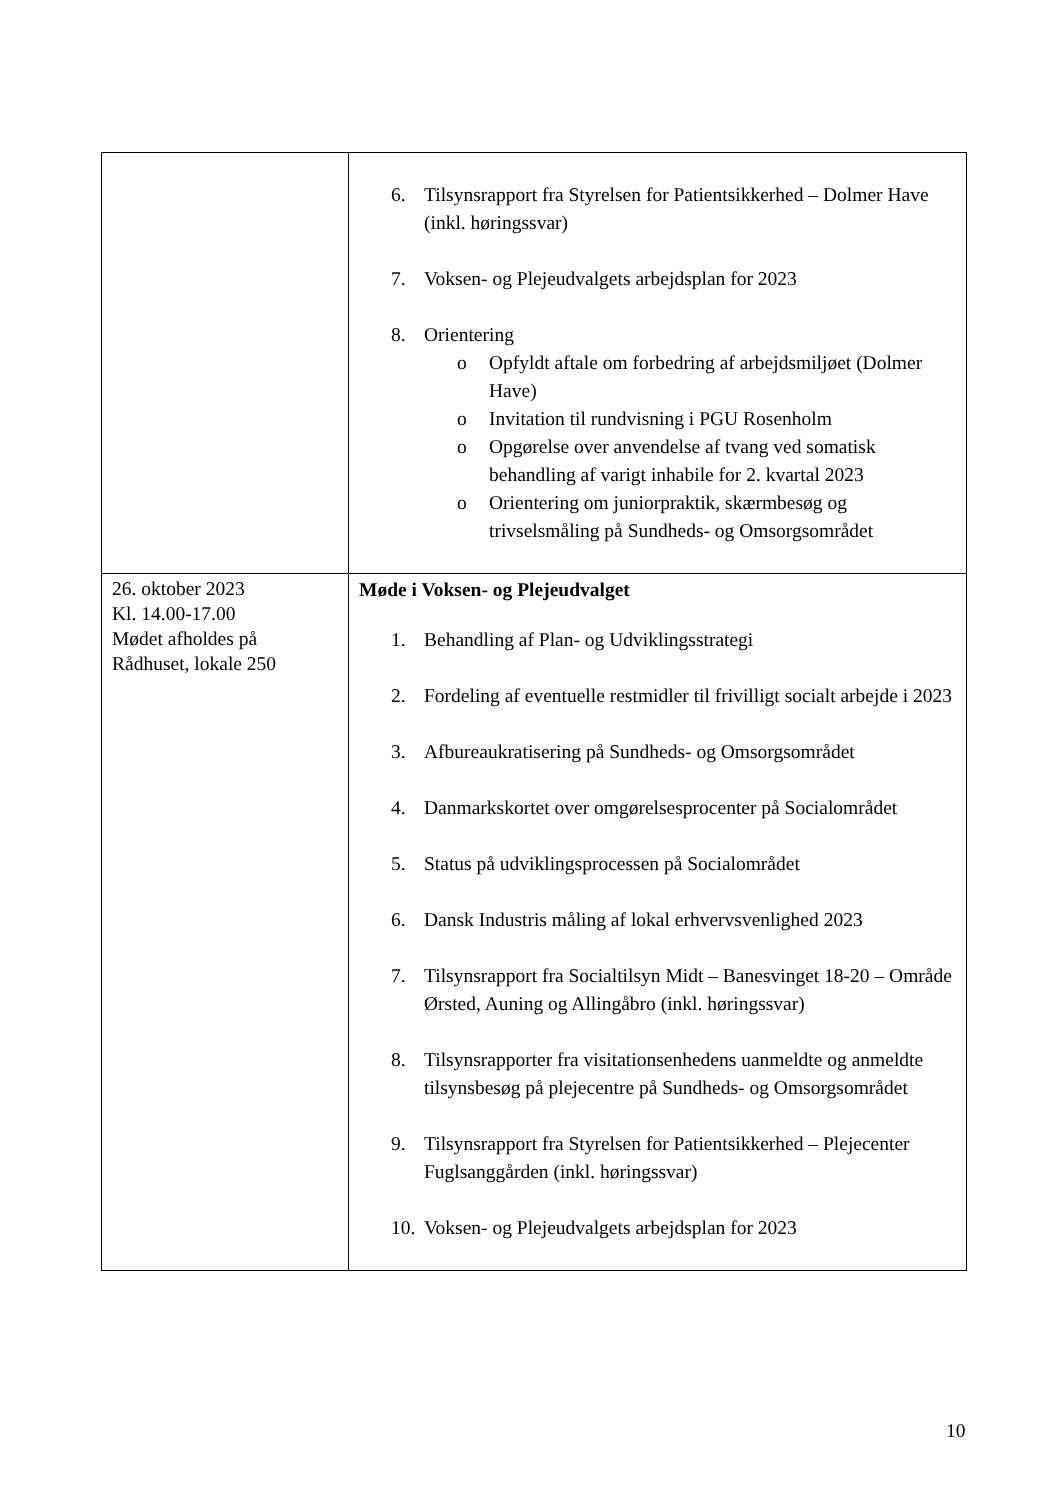| | 6. Tilsynsrapport fra Styrelsen for Patientsikkerhed – Dolmer Have (inkl. høringssvar) 7. Voksen- og Plejeudvalgets arbejdsplan for 2023 8. Orientering o Opfyldt aftale om forbedring af arbejdsmiljøet (Dolmer Have) o Invitation til rundvisning i PGU Rosenholm o Opgørelse over anvendelse af tvang ved somatisk behandling af varigt inhabile for 2. kvartal 2023 o Orientering om juniorpraktik, skærmbesøg og trivselsmåling på Sundheds- og Omsorgsområdet |
| 26. oktober 2023 Kl. 14.00-17.00 Mødet afholdes på Rådhuset, lokale 250 | Møde i Voksen- og Plejeudvalget 1. Behandling af Plan- og Udviklingsstrategi 2. Fordeling af eventuelle restmidler til frivilligt socialt arbejde i 2023 3. Afbureaukratisering på Sundheds- og Omsorgsområdet 4. Danmarkskortet over omgørelsesprocenter på Socialområdet 5. Status på udviklingsprocessen på Socialområdet 6. Dansk Industris måling af lokal erhvervsvenlighed 2023 7. Tilsynsrapport fra Socialtilsyn Midt – Banesvinget 18-20 – Område Ørsted, Auning og Allingåbro (inkl. høringssvar) 8. Tilsynsrapporter fra visitationsenhedens uanmeldte og anmeldte tilsynsbesøg på plejecentre på Sundheds- og Omsorgsområdet 9. Tilsynsrapport fra Styrelsen for Patientsikkerhed – Plejecenter Fuglsanggården (inkl. høringssvar) 10. Voksen- og Plejeudvalgets arbejdsplan for 2023 |
10